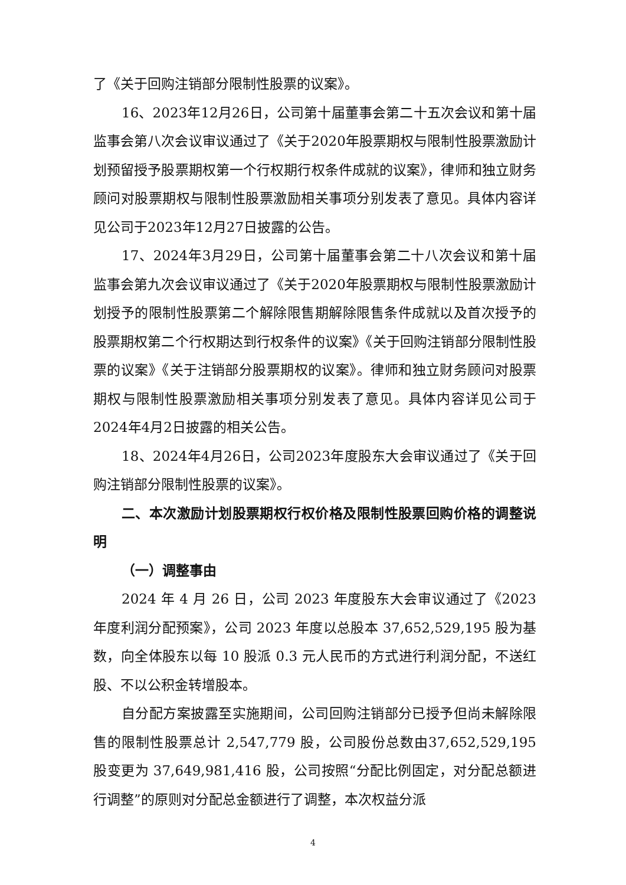了《关于回购注销部分限制性股票的议案》。
16、2023年12月26日，公司第十届董事会第二十五次会议和第十届监事会第八次会议审议通过了《关于2020年股票期权与限制性股票激励计划预留授予股票期权第一个行权期行权条件成就的议案》，律师和独立财务顾问对股票期权与限制性股票激励相关事项分别发表了意见。具体内容详见公司于2023年12月27日披露的公告。
17、2024年3月29日，公司第十届董事会第二十八次会议和第十届监事会第九次会议审议通过了《关于2020年股票期权与限制性股票激励计划授予的限制性股票第二个解除限售期解除限售条件成就以及首次授予的股票期权第二个行权期达到行权条件的议案》《关于回购注销部分限制性股票的议案》《关于注销部分股票期权的议案》。律师和独立财务顾问对股票期权与限制性股票激励相关事项分别发表了意见。具体内容详见公司于2024年4月2日披露的相关公告。
18、2024年4月26日，公司2023年度股东大会审议通过了《关于回购注销部分限制性股票的议案》。
二、本次激励计划股票期权行权价格及限制性股票回购价格的调整说明
（一）调整事由
2024 年 4 月 26 日，公司 2023 年度股东大会审议通过了《2023 年度利润分配预案》，公司 2023 年度以总股本 37,652,529,195 股为基数，向全体股东以每 10 股派 0.3 元人民币的方式进行利润分配，不送红股、不以公积金转增股本。
自分配方案披露至实施期间，公司回购注销部分已授予但尚未解除限售的限制性股票总计 2,547,779 股，公司股份总数由37,652,529,195 股变更为 37,649,981,416 股，公司按照“分配比例固定，对分配总额进行调整”的原则对分配总金额进行了调整，本次权益分派
4